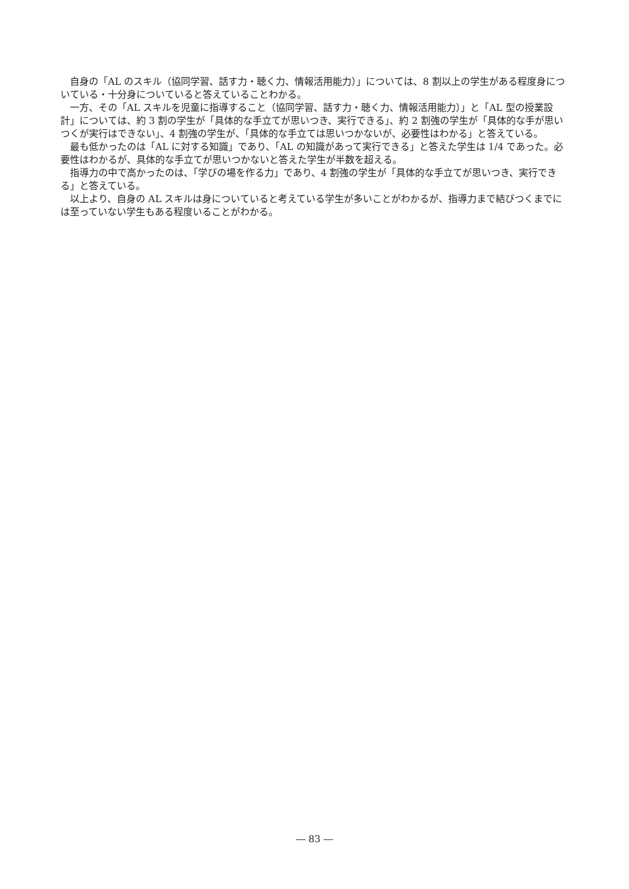自身の「AL のスキル（協同学習、話す力・聴く力、情報活用能力）」については、8 割以上の学生がある程度身についている・十分身についていると答えていることわかる。
一方、その「AL スキルを児童に指導すること（協同学習、話す力・聴く力、情報活用能力）」と「AL 型の授業設計」については、約 3 割の学生が「具体的な手立てが思いつき、実行できる」、約 2 割強の学生が「具体的な手が思いつくが実行はできない」、4 割強の学生が、「具体的な手立ては思いつかないが、必要性はわかる」と答えている。
最も低かったのは「AL に対する知識」であり、「AL の知識があって実行できる」と答えた学生は 1/4 であった。必要性はわかるが、具体的な手立てが思いつかないと答えた学生が半数を超える。
指導力の中で高かったのは、「学びの場を作る力」であり、4 割強の学生が「具体的な手立てが思いつき、実行できる」と答えている。
以上より、自身の AL スキルは身についていると考えている学生が多いことがわかるが、指導力まで結びつくまでには至っていない学生もある程度いることがわかる。
― 83 ―